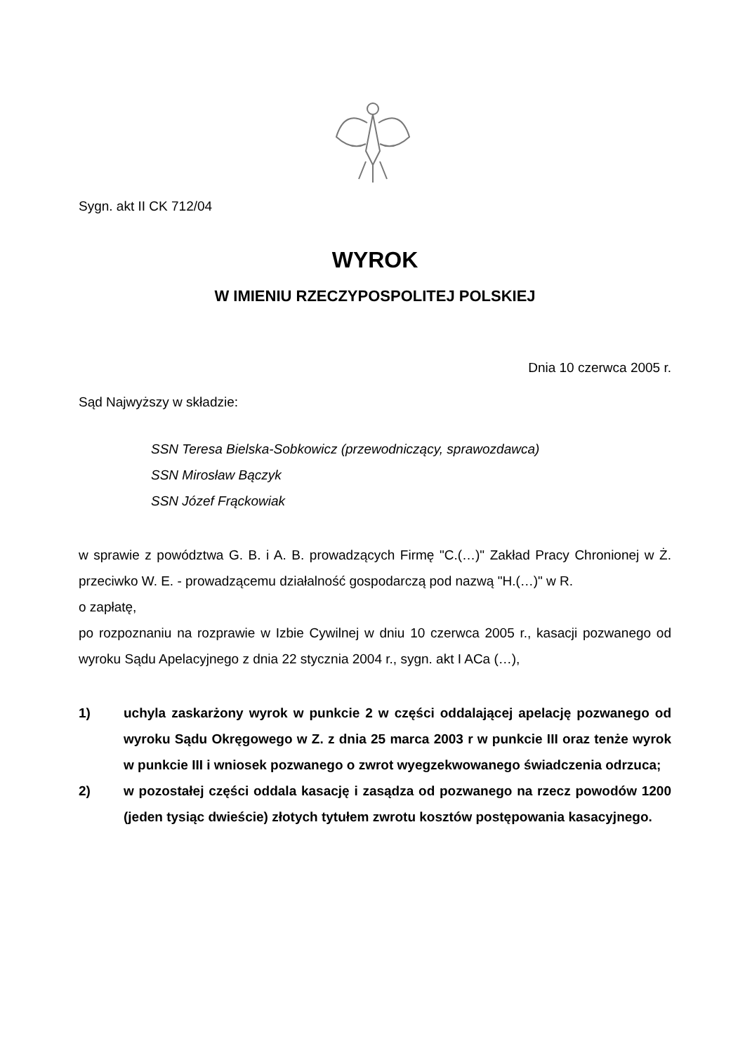Sygn. akt II CK 712/04
WYROK
W IMIENIU RZECZYPOSPOLITEJ POLSKIEJ
Dnia 10 czerwca 2005 r.
Sąd Najwyższy w składzie:
SSN Teresa Bielska-Sobkowicz (przewodniczący, sprawozdawca)
SSN Mirosław Bączyk
SSN Józef Frąckowiak
w sprawie z powództwa G. B. i A. B. prowadzących Firmę "C.(…)" Zakład Pracy Chronionej w Ż. przeciwko W. E. - prowadzącemu działalność gospodarczą pod nazwą "H.(…)" w R.
o zapłatę,
po rozpoznaniu na rozprawie w Izbie Cywilnej w dniu 10 czerwca 2005 r., kasacji pozwanego od wyroku Sądu Apelacyjnego z dnia 22 stycznia 2004 r., sygn. akt I ACa (…),
1) uchyla zaskarżony wyrok w punkcie 2 w części oddalającej apelację pozwanego od wyroku Sądu Okręgowego w Z. z dnia 25 marca 2003 r w punkcie III oraz tenże wyrok w punkcie III i wniosek pozwanego o zwrot wyegzekwowanego świadczenia odrzuca;
2) w pozostałej części oddala kasację i zasądza od pozwanego na rzecz powodów 1200 (jeden tysiąc dwieście) złotych tytułem zwrotu kosztów postępowania kasacyjnego.